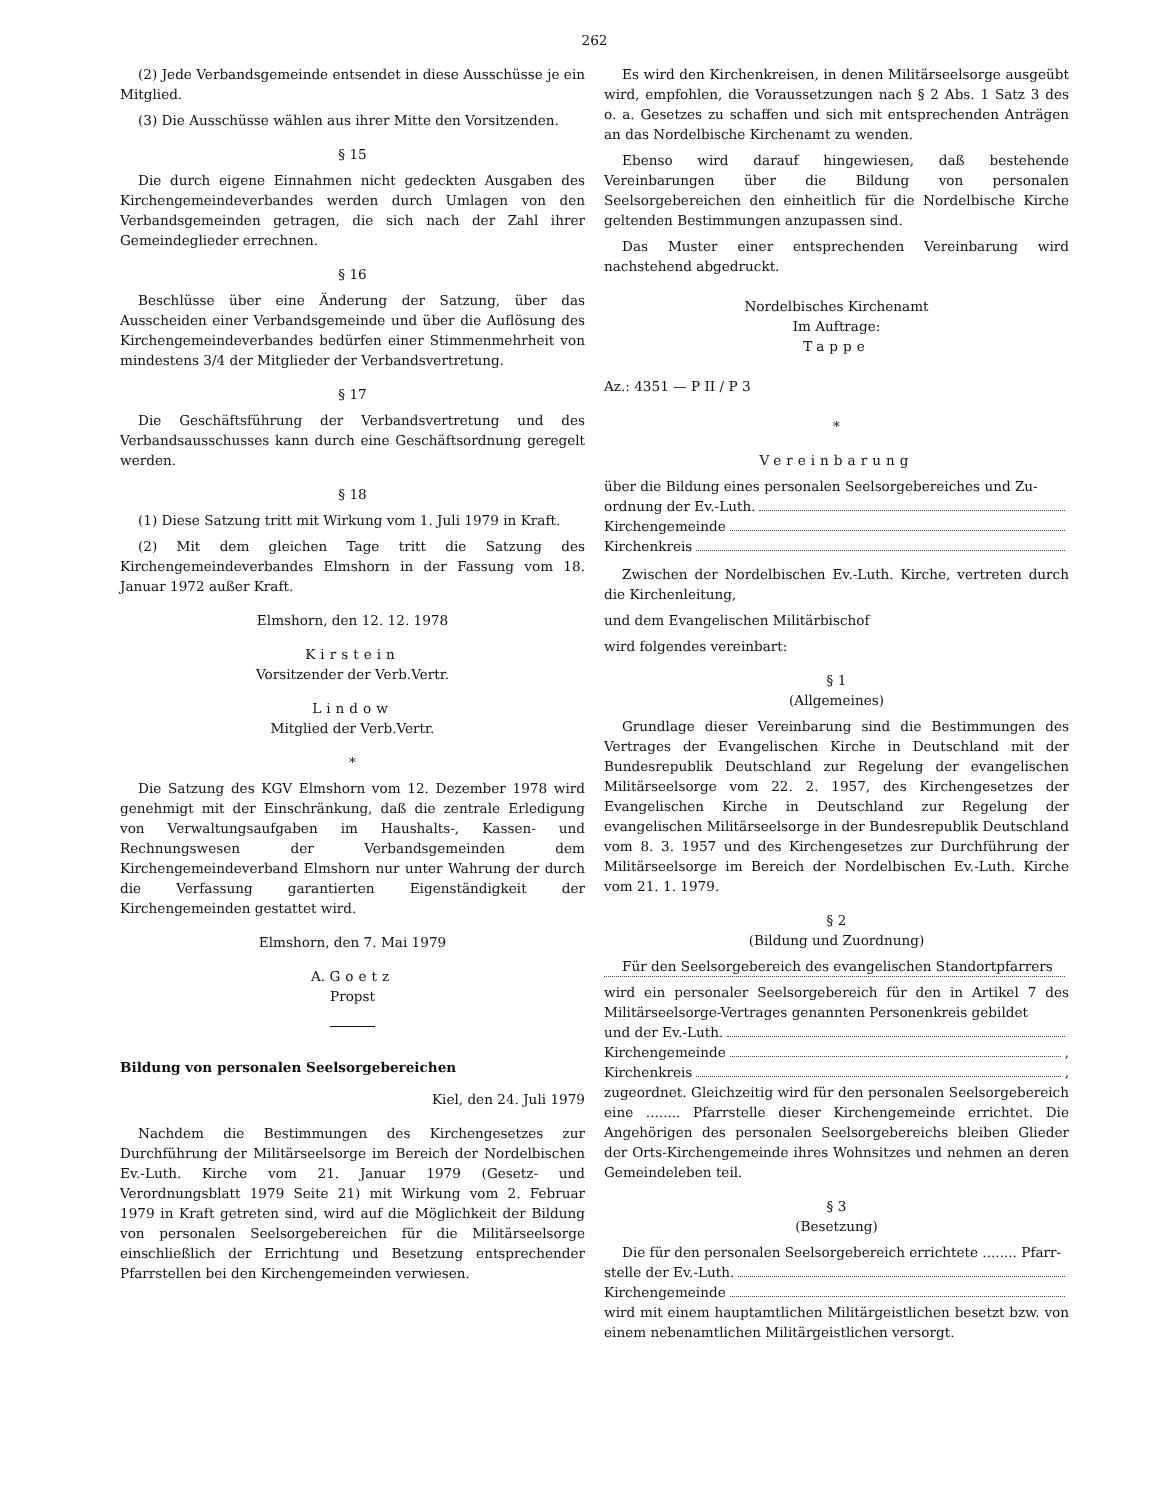262
(2) Jede Verbandsgemeinde entsendet in diese Ausschüsse je ein Mitglied.
(3) Die Ausschüsse wählen aus ihrer Mitte den Vorsitzenden.
§ 15
Die durch eigene Einnahmen nicht gedeckten Ausgaben des Kirchengemeindeverbandes werden durch Umlagen von den Verbandsgemeinden getragen, die sich nach der Zahl ihrer Gemeindeglieder errechnen.
§ 16
Beschlüsse über eine Änderung der Satzung, über das Ausscheiden einer Verbandsgemeinde und über die Auflösung des Kirchengemeindeverbandes bedürfen einer Stimmenmehrheit von mindestens 3/4 der Mitglieder der Verbandsvertretung.
§ 17
Die Geschäftsführung der Verbandsvertretung und des Verbandsausschusses kann durch eine Geschäftsordnung geregelt werden.
§ 18
(1) Diese Satzung tritt mit Wirkung vom 1. Juli 1979 in Kraft.
(2) Mit dem gleichen Tage tritt die Satzung des Kirchengemeindeverbandes Elmshorn in der Fassung vom 18. Januar 1972 außer Kraft.
Elmshorn, den 12. 12. 1978
Kirstein
Vorsitzender der Verb.Vertr.
Lindow
Mitglied der Verb.Vertr.
*
Die Satzung des KGV Elmshorn vom 12. Dezember 1978 wird genehmigt mit der Einschränkung, daß die zentrale Erledigung von Verwaltungsaufgaben im Haushalts-, Kassen- und Rechnungswesen der Verbandsgemeinden dem Kirchengemeindeverband Elmshorn nur unter Wahrung der durch die Verfassung garantierten Eigenständigkeit der Kirchengemeinden gestattet wird.
Elmshorn, den 7. Mai 1979
A. Goetz
Propst
Bildung von personalen Seelsorgebereichen
Kiel, den 24. Juli 1979
Nachdem die Bestimmungen des Kirchengesetzes zur Durchführung der Militärseelsorge im Bereich der Nordelbischen Ev.-Luth. Kirche vom 21. Januar 1979 (Gesetz- und Verordnungsblatt 1979 Seite 21) mit Wirkung vom 2. Februar 1979 in Kraft getreten sind, wird auf die Möglichkeit der Bildung von personalen Seelsorgebereichen für die Militärseelsorge einschließlich der Errichtung und Besetzung entsprechender Pfarrstellen bei den Kirchengemeinden verwiesen.
Es wird den Kirchenkreisen, in denen Militärseelsorge ausgeübt wird, empfohlen, die Voraussetzungen nach § 2 Abs. 1 Satz 3 des o. a. Gesetzes zu schaffen und sich mit entsprechenden Anträgen an das Nordelbische Kirchenamt zu wenden.
Ebenso wird darauf hingewiesen, daß bestehende Vereinbarungen über die Bildung von personalen Seelsorgebereichen den einheitlich für die Nordelbische Kirche geltenden Bestimmungen anzupassen sind.
Das Muster einer entsprechenden Vereinbarung wird nachstehend abgedruckt.
Nordelbisches Kirchenamt
Im Auftrage:
Tappe
Az.: 4351 — P II / P 3
*
Vereinbarung
über die Bildung eines personalen Seelsorgebereiches und Zu-
ordnung der Ev.-Luth.
Kirchengemeinde
Kirchenkreis
Zwischen der Nordelbischen Ev.-Luth. Kirche, vertreten durch die Kirchenleitung,
und dem Evangelischen Militärbischof
wird folgendes vereinbart:
§ 1
(Allgemeines)
Grundlage dieser Vereinbarung sind die Bestimmungen des Vertrages der Evangelischen Kirche in Deutschland mit der Bundesrepublik Deutschland zur Regelung der evangelischen Militärseelsorge vom 22. 2. 1957, des Kirchengesetzes der Evangelischen Kirche in Deutschland zur Regelung der evangelischen Militärseelsorge in der Bundesrepublik Deutschland vom 8. 3. 1957 und des Kirchengesetzes zur Durchführung der Militärseelsorge im Bereich der Nordelbischen Ev.-Luth. Kirche vom 21. 1. 1979.
§ 2
(Bildung und Zuordnung)
Für den Seelsorgebereich des evangelischen Standortpfarrers
wird ein personaler Seelsorgebereich für den in Artikel 7 des Militärseelsorge-Vertrages genannten Personenkreis gebildet
und der Ev.-Luth.
Kirchengemeinde ,
Kirchenkreis ,
zugeordnet. Gleichzeitig wird für den personalen Seelsorgebereich eine ........ Pfarrstelle dieser Kirchengemeinde errichtet. Die Angehörigen des personalen Seelsorgebereichs bleiben Glieder der Orts-Kirchengemeinde ihres Wohnsitzes und nehmen an deren Gemeindeleben teil.
§ 3
(Besetzung)
Die für den personalen Seelsorgebereich errichtete ........ Pfarr-
stelle der Ev.-Luth.
Kirchengemeinde
wird mit einem hauptamtlichen Militärgeistlichen besetzt bzw. von einem nebenamtlichen Militärgeistlichen versorgt.